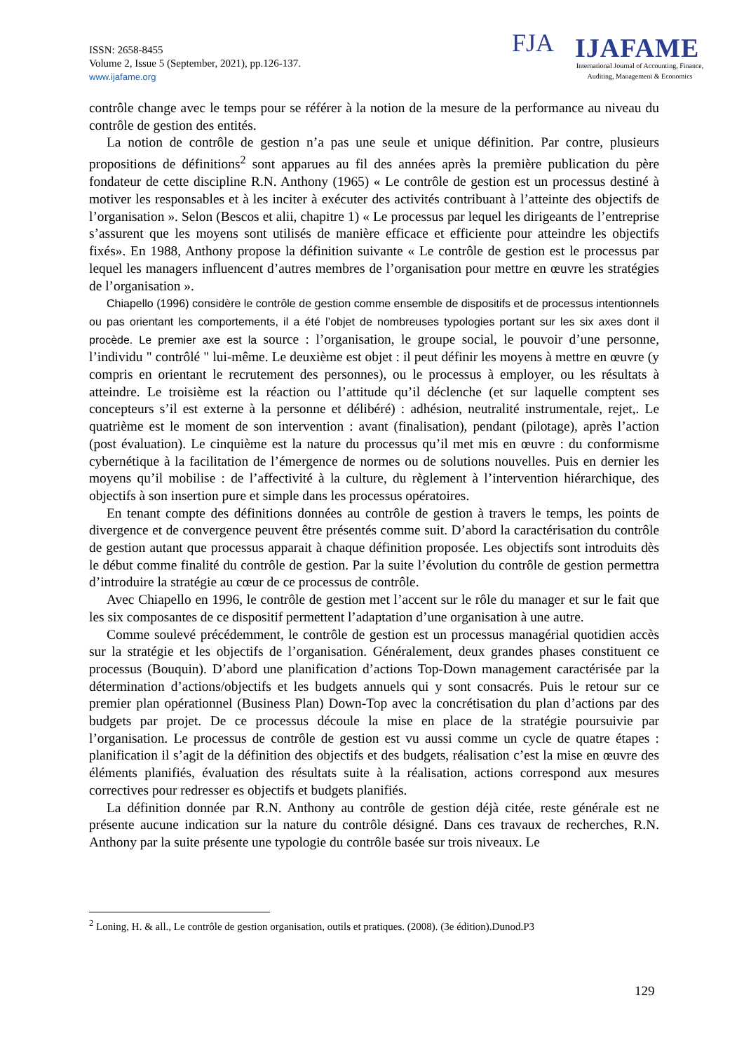ISSN: 2658-8455
Volume 2, Issue 5 (September, 2021), pp.126-137.
www.ijafame.org
FJA IJAFAME
International Journal of Accounting, Finance,
Auditing, Management & Economics
contrôle change avec le temps pour se référer à la notion de la mesure de la performance au niveau du contrôle de gestion des entités.
La notion de contrôle de gestion n’a pas une seule et unique définition. Par contre, plusieurs propositions de définitions<sup>2</sup> sont apparues au fil des années après la première publication du père fondateur de cette discipline R.N. Anthony (1965) « Le contrôle de gestion est un processus destiné à motiver les responsables et à les inciter à exécuter des activités contribuant à l’atteinte des objectifs de l’organisation ». Selon (Bescos et alii, chapitre 1) « Le processus par lequel les dirigeants de l’entreprise s’assurent que les moyens sont utilisés de manière efficace et efficiente pour atteindre les objectifs fixés». En 1988, Anthony propose la définition suivante « Le contrôle de gestion est le processus par lequel les managers influencent d’autres membres de l’organisation pour mettre en œuvre les stratégies de l’organisation ».
Chiapello (1996) considère le contrôle de gestion comme ensemble de dispositifs et de processus intentionnels ou pas orientant les comportements, il a été l’objet de nombreuses typologies portant sur les six axes dont il procède. Le premier axe est la source : l’organisation, le groupe social, le pouvoir d’une personne, l’individu " contrôlé " lui-même. Le deuxième est objet : il peut définir les moyens à mettre en œuvre (y compris en orientant le recrutement des personnes), ou le processus à employer, ou les résultats à atteindre. Le troisième est la réaction ou l’attitude qu’il déclenche (et sur laquelle comptent ses concepteurs s’il est externe à la personne et délibéré) : adhésion, neutralité instrumentale, rejet,. Le quatrième est le moment de son intervention : avant (finalisation), pendant (pilotage), après l’action (post évaluation). Le cinquième est la nature du processus qu’il met mis en œuvre : du conformisme cybernétique à la facilitation de l’émergence de normes ou de solutions nouvelles. Puis en dernier les moyens qu’il mobilise : de l’affectivité à la culture, du règlement à l’intervention hiérarchique, des objectifs à son insertion pure et simple dans les processus opératoires.
En tenant compte des définitions données au contrôle de gestion à travers le temps, les points de divergence et de convergence peuvent être présentés comme suit. D’abord la caractérisation du contrôle de gestion autant que processus apparait à chaque définition proposée. Les objectifs sont introduits dès le début comme finalité du contrôle de gestion. Par la suite l’évolution du contrôle de gestion permettra d’introduire la stratégie au cœur de ce processus de contrôle.
Avec Chiapello en 1996, le contrôle de gestion met l’accent sur le rôle du manager et sur le fait que les six composantes de ce dispositif permettent l’adaptation d’une organisation à une autre.
Comme soulevé précédemment, le contrôle de gestion est un processus managérial quotidien accès sur la stratégie et les objectifs de l’organisation. Généralement, deux grandes phases constituent ce processus (Bouquin). D’abord une planification d’actions Top-Down management caractérisée par la détermination d’actions/objectifs et les budgets annuels qui y sont consacrés. Puis le retour sur ce premier plan opérationnel (Business Plan) Down-Top avec la concrétisation du plan d’actions par des budgets par projet. De ce processus découle la mise en place de la stratégie poursuivie par l’organisation. Le processus de contrôle de gestion est vu aussi comme un cycle de quatre étapes : planification il s’agit de la définition des objectifs et des budgets, réalisation c’est la mise en œuvre des éléments planifiés, évaluation des résultats suite à la réalisation, actions correspond aux mesures correctives pour redresser es objectifs et budgets planifiés.
La définition donnée par R.N. Anthony au contrôle de gestion déjà citée, reste générale est ne présente aucune indication sur la nature du contrôle désigné. Dans ces travaux de recherches, R.N. Anthony par la suite présente une typologie du contrôle basée sur trois niveaux. Le
<sup>2</sup> Loning, H. & all., Le contrôle de gestion organisation, outils et pratiques. (2008). (3e édition).Dunod.P3
129